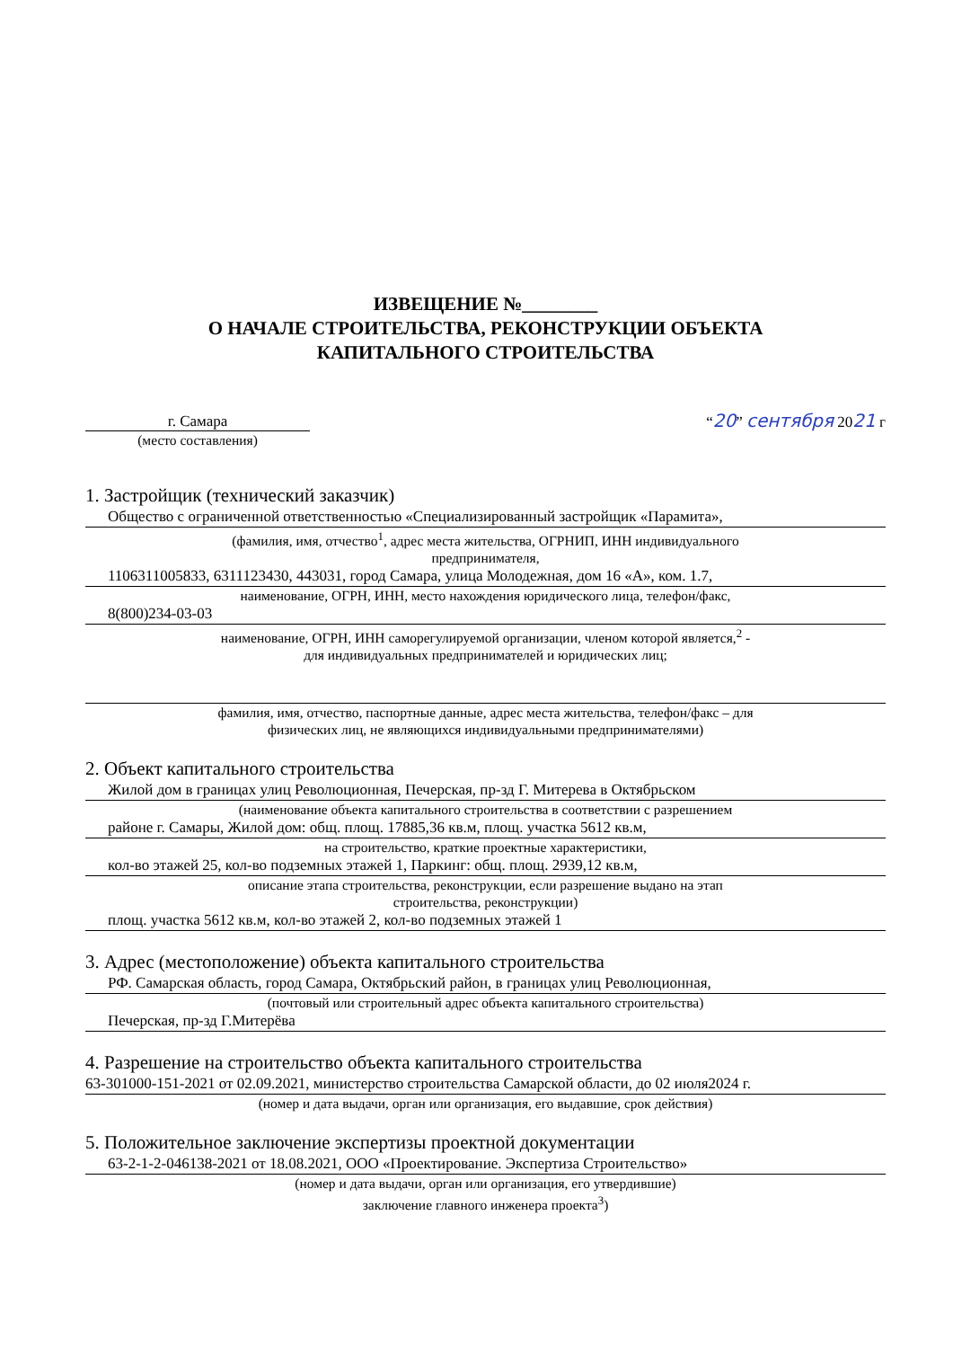ИЗВЕЩЕНИЕ №________
О НАЧАЛЕ СТРОИТЕЛЬСТВА, РЕКОНСТРУКЦИИ ОБЪЕКТА
КАПИТАЛЬНОГО СТРОИТЕЛЬСТВА
г. Самара
“20” сентября 2021 г
(место составления)
1. Застройщик (технический заказчик)
Общество с ограниченной ответственностью «Специализированный застройщик «Парамита»,
(фамилия, имя, отчество<sup>1</sup>, адрес места жительства, ОГРНИП, ИНН индивидуального
предпринимателя,
1106311005833, 6311123430, 443031, город Самара, улица Молодежная, дом 16 «А», ком. 1.7,
наименование, ОГРН, ИНН, место нахождения юридического лица, телефон/факс,
8(800)234-03-03
наименование, ОГРН, ИНН саморегулируемой организации, членом которой является,<sup>2</sup> -
для индивидуальных предпринимателей и юридических лиц;
фамилия, имя, отчество, паспортные данные, адрес места жительства, телефон/факс – для
физических лиц, не являющихся индивидуальными предпринимателями)
2. Объект капитального строительства
Жилой дом в границах улиц Революционная, Печерская, пр-зд Г. Митерева в Октябрьском
(наименование объекта капитального строительства в соответствии с разрешением
районе г. Самары, Жилой дом: общ. площ. 17885,36 кв.м, площ. участка 5612 кв.м,
на строительство, краткие проектные характеристики,
кол-во этажей 25, кол-во подземных этажей 1, Паркинг: общ. площ. 2939,12 кв.м,
описание этапа строительства, реконструкции, если разрешение выдано на этап
строительства, реконструкции)
площ. участка 5612 кв.м, кол-во этажей 2, кол-во подземных этажей 1
3. Адрес (местоположение) объекта капитального строительства
РФ. Самарская область, город Самара, Октябрьский район, в границах улиц Революционная,
(почтовый или строительный адрес объекта капитального строительства)
Печерская, пр-зд Г.Митерёва
4. Разрешение на строительство объекта капитального строительства
63-301000-151-2021 от 02.09.2021, министерство строительства Самарской области, до 02 июля2024 г.
(номер и дата выдачи, орган или организация, его выдавшие, срок действия)
5. Положительное заключение экспертизы проектной документации
63-2-1-2-046138-2021 от 18.08.2021, ООО «Проектирование. Экспертиза Строительство»
(номер и дата выдачи, орган или организация, его утвердившие)
заключение главного инженера проекта<sup>3</sup>)